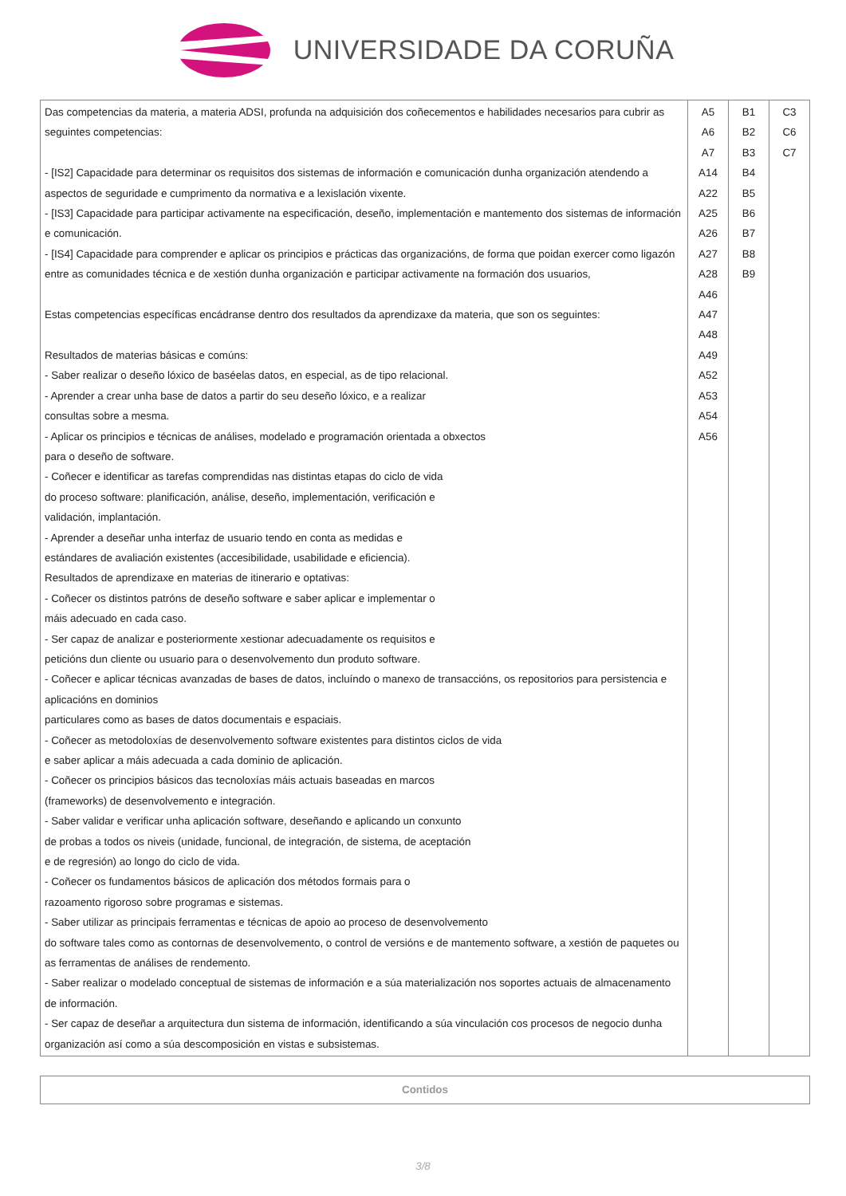UNIVERSIDADE DA CORUÑA
| Das competencias da materia, a materia ADSI, profunda na adquisición dos coñecementos e habilidades necesarios para cubrir as seguintes competencias: - [IS2] Capacidade para determinar os requisitos dos sistemas de información e comunicación dunha organización atendendo a aspectos de seguridade e cumprimento da normativa e a lexislación vixente. - [IS3] Capacidade para participar activamente na especificación, deseño, implementación e mantemento dos sistemas de información e comunicación. - [IS4] Capacidade para comprender e aplicar os principios e prácticas das organizacións, de forma que poidan exercer como ligazón entre as comunidades técnica e de xestión dunha organización e participar activamente na formación dos usuarios, Estas competencias específicas encádranse dentro dos resultados da aprendizaxe da materia, que son os seguintes: Resultados de materias básicas e comúns: - Saber realizar o deseño lóxico de baséelas datos, en especial, as de tipo relacional. - Aprender a crear unha base de datos a partir do seu deseño lóxico, e a realizar consultas sobre a mesma. - Aplicar os principios e técnicas de análises, modelado e programación orientada a obxectos para o deseño de software. - Coñecer e identificar as tarefas comprendidas nas distintas etapas do ciclo de vida do proceso software: planificación, análise, deseño, implementación, verificación e validación, implantación. - Aprender a deseñar unha interfaz de usuario tendo en conta as medidas e estándares de avaliación existentes (accesibilidade, usabilidade e eficiencia). Resultados de aprendizaxe en materias de itinerario e optativas: - Coñecer os distintos patróns de deseño software e saber aplicar e implementar o máis adecuado en cada caso. - Ser capaz de analizar e posteriormente xestionar adecuadamente os requisitos e peticións dun cliente ou usuario para o desenvolvemento dun produto software. - Coñecer e aplicar técnicas avanzadas de bases de datos, incluíndo o manexo de transaccións, os repositorios para persistencia e aplicacións en dominios particulares como as bases de datos documentais e espaciais. - Coñecer as metodoloxías de desenvolvemento software existentes para distintos ciclos de vida e saber aplicar a máis adecuada a cada dominio de aplicación. - Coñecer os principios básicos das tecnoloxías máis actuais baseadas en marcos (frameworks) de desenvolvemento e integración. - Saber validar e verificar unha aplicación software, deseñando e aplicando un conxunto de probas a todos os niveis (unidade, funcional, de integración, de sistema, de aceptación e de regresión) ao longo do ciclo de vida. - Coñecer os fundamentos básicos de aplicación dos métodos formais para o razoamento rigoroso sobre programas e sistemas. - Saber utilizar as principais ferramentas e técnicas de apoio ao proceso de desenvolvemento do software tales como as contornas de desenvolvemento, o control de versións e de mantemento software, a xestión de paquetes ou as ferramentas de análises de rendemento. - Saber realizar o modelado conceptual de sistemas de información e a súa materialización nos soportes actuais de almacenamento de información. - Ser capaz de deseñar a arquitectura dun sistema de información, identificando a súa vinculación cos procesos de negocio dunha organización así como a súa descomposición en vistas e subsistemas. | A5 A6 A7 A14 A22 A25 A26 A27 A28 A46 A47 A48 A49 A52 A53 A54 A56 | B1 B2 B3 B4 B5 B6 B7 B8 B9 | C3 C6 C7 |
| Contidos |
3/8